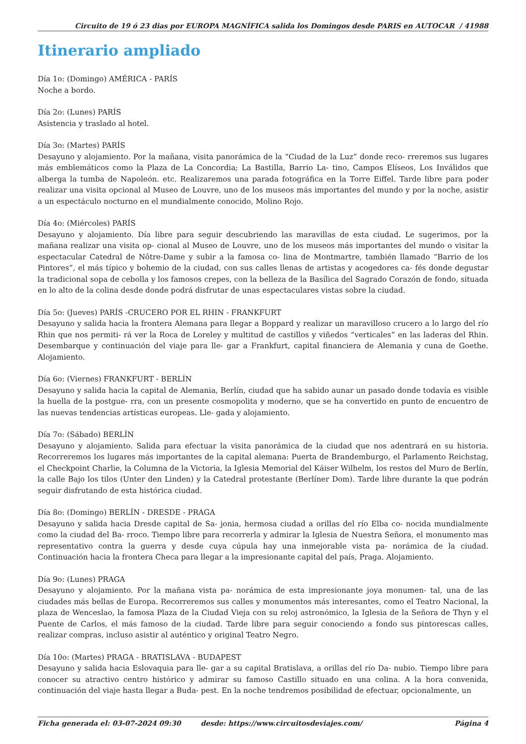Circuito de 19 ó 23 dias por EUROPA MAGNÍFICA salida los Domingos desde PARIS en AUTOCAR / 41988
Itinerario ampliado
Día 1o: (Domingo) AMÉRICA - PARÍS
Noche a bordo.
Día 2o: (Lunes) PARÍS
Asistencia y traslado al hotel.
Día 3o: (Martes) PARÍS
Desayuno y alojamiento. Por la mañana, visita panorámica de la “Ciudad de la Luz” donde reco- rreremos sus lugares más emblemáticos como la Plaza de La Concordia; La Bastilla, Barrio La- tino, Campos Elíseos, Los Inválidos que alberga la tumba de Napoleón. etc. Realizaremos una parada fotográfica en la Torre Eiffel. Tarde libre para poder realizar una visita opcional al Museo de Louvre, uno de los museos más importantes del mundo y por la noche, asistir a un espectáculo nocturno en el mundialmente conocido, Molino Rojo.
Día 4o: (Miércoles) PARÍS
Desayuno y alojamiento. Día libre para seguir descubriendo las maravillas de esta ciudad. Le sugerimos, por la mañana realizar una visita op- cional al Museo de Louvre, uno de los museos más importantes del mundo o visitar la espectacular Catedral de Nôtre-Dame y subir a la famosa co- lina de Montmartre, también llamado “Barrio de los Pintores”, el más típico y bohemio de la ciudad, con sus calles llenas de artistas y acogedores ca- fés donde degustar la tradicional sopa de cebolla y los famosos crepes, con la belleza de la Basílica del Sagrado Corazón de fondo, situada en lo alto de la colina desde donde podrá disfrutar de unas espectaculares vistas sobre la ciudad.
Día 5o: (Jueves) PARÍS -CRUCERO POR EL RHIN - FRANKFURT
Desayuno y salida hacia la frontera Alemana para llegar a Boppard y realizar un maravilloso crucero a lo largo del río Rhin que nos permiti- rá ver la Roca de Loreley y multitud de castillos y viñedos “verticales” en las laderas del Rhin. Desembarque y continuación del viaje para lle- gar a Frankfurt, capital financiera de Alemania y cuna de Goethe. Alojamiento.
Día 6o: (Viernes) FRANKFURT - BERLÍN
Desayuno y salida hacia la capital de Alemania, Berlín, ciudad que ha sabido aunar un pasado donde todavía es visible la huella de la postgue- rra, con un presente cosmopolita y moderno, que se ha convertido en punto de encuentro de las nuevas tendencias artísticas europeas. Lle- gada y alojamiento.
Día 7o: (Sábado) BERLÍN
Desayuno y alojamiento. Salida para efectuar la visita panorámica de la ciudad que nos adentrará en su historia. Recorreremos los lugares más importantes de la capital alemana: Puerta de Brandemburgo, el Parlamento Reichstag, el Checkpoint Charlie, la Columna de la Victoria, la Iglesia Memorial del Káiser Wilhelm, los restos del Muro de Berlín, la calle Bajo los tilos (Unter den Linden) y la Catedral protestante (Berlíner Dom). Tarde libre durante la que podrán seguir disfrutando de esta histórica ciudad.
Día 8o: (Domingo) BERLÍN - DRESDE - PRAGA
Desayuno y salida hacia Dresde capital de Sa- jonia, hermosa ciudad a orillas del río Elba co- nocida mundialmente como la ciudad del Ba- rroco. Tiempo libre para recorrerla y admirar la Iglesia de Nuestra Señora, el monumento mas representativo contra la guerra y desde cuya cúpula hay una inmejorable vista pa- norámica de la ciudad. Continuación hacia la frontera Checa para llegar a la impresionante capital del país, Praga. Alojamiento.
Día 9o: (Lunes) PRAGA
Desayuno y alojamiento. Por la mañana vista pa- norámica de esta impresionante joya monumen- tal, una de las ciudades más bellas de Europa. Recorreremos sus calles y monumentos más interesantes, como el Teatro Nacional, la plaza de Wenceslao, la famosa Plaza de la Ciudad Vieja con su reloj astronómico, la Iglesia de la Señora de Thyn y el Puente de Carlos, el más famoso de la ciudad. Tarde libre para seguir conociendo a fondo sus pintorescas calles, realizar compras, incluso asistir al auténtico y original Teatro Negro.
Día 10o: (Martes) PRAGA - BRATISLAVA - BUDAPEST
Desayuno y salida hacia Eslovaquia para lle- gar a su capital Bratislava, a orillas del río Da- nubio. Tiempo libre para conocer su atractivo centro histórico y admirar su famoso Castillo situado en una colina. A la hora convenida, continuación del viaje hasta llegar a Buda- pest. En la noche tendremos posibilidad de efectuar, opcionalmente, un
Ficha generada el: 03-07-2024 09:30 desde: https://www.circuitosdeviajes.com/ Página 4